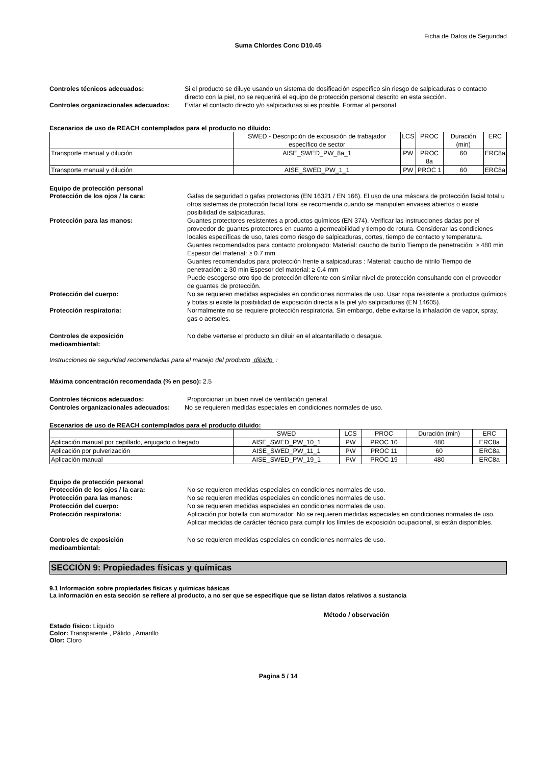Ficha de Datos de Seguridad
Suma Chlordes Conc D10.45
Controles técnicos adecuados: Si el producto se diluye usando un sistema de dosificación específico sin riesgo de salpicaduras o contacto directo con la piel, no se requerirá el equipo de protección personal descrito en esta sección.
Controles organizacionales adecuados:
Evitar el contacto directo y/o salpicaduras si es posible. Formar al personal.
Escenarios de uso de REACH contemplados para el producto no diluido:
| | SWED - Descripción de exposición de trabajador específico de sector | LCS | PROC | Duración (min) | ERC |
| --- | --- | --- | --- | --- | --- |
| Transporte manual y dilución | AISE_SWED_PW_8a_1 | PW | PROC 8a | 60 | ERC8a |
| Transporte manual y dilución | AISE_SWED_PW_1_1 | PW | PROC 1 | 60 | ERC8a |
Equipo de protección personal
Protección de los ojos / la cara: Gafas de seguridad o gafas protectoras (EN 16321 / EN 166). El uso de una máscara de protección facial total u otros sistemas de protección facial total se recomienda cuando se manipulen envases abiertos o existe posibilidad de salpicaduras.
Protección para las manos: Guantes protectores resistentes a productos químicos (EN 374). Verificar las instrucciones dadas por el proveedor de guantes protectores en cuanto a permeabilidad y tiempo de rotura. Considerar las condiciones locales específicas de uso, tales como riesgo de salpicaduras, cortes, tiempo de contacto y temperatura.
Guantes recomendados para contacto prolongado: Material: caucho de butilo Tiempo de penetración: ≥ 480 min Espesor del material: ≥ 0.7 mm
Guantes recomendados para protección frente a salpicaduras : Material: caucho de nitrilo Tiempo de penetración: ≥ 30 min Espesor del material: ≥ 0.4 mm
Puede escogerse otro tipo de protección diferente con similar nivel de protección consultando con el proveedor de guantes de protección.
Protección del cuerpo: No se requieren medidas especiales en condiciones normales de uso. Usar ropa resistente a productos químicos y botas si existe la posibilidad de exposición directa a la piel y/o salpicaduras (EN 14605).
Protección respiratoria: Normalmente no se requiere protección respiratoria. Sin embargo, debe evitarse la inhalación de vapor, spray, gas o aersoles.
Controles de exposición
medioambiental:
No debe verterse el producto sin diluir en el alcantarillado o desagüe.
Instrucciones de seguridad recomendadas para el manejo del producto diluido :
Máxima concentración recomendada (% en peso): 2.5
Controles técnicos adecuados: Proporcionar un buen nivel de ventilación general.
Controles organizacionales adecuados:
No se requieren medidas especiales en condiciones normales de uso.
Escenarios de uso de REACH contemplados para el producto diluido:
| | SWED | LCS | PROC | Duración (min) | ERC |
| --- | --- | --- | --- | --- | --- |
| Aplicación manual por cepillado, enjugado o fregado | AISE_SWED_PW_10_1 | PW | PROC 10 | 480 | ERC8a |
| Aplicación por pulverización | AISE_SWED_PW_11_1 | PW | PROC 11 | 60 | ERC8a |
| Aplicación manual | AISE_SWED_PW_19_1 | PW | PROC 19 | 480 | ERC8a |
Equipo de protección personal
Protección de los ojos / la cara: No se requieren medidas especiales en condiciones normales de uso.
Protección para las manos: No se requieren medidas especiales en condiciones normales de uso.
Protección del cuerpo: No se requieren medidas especiales en condiciones normales de uso.
Protección respiratoria: Aplicación por botella con atomizador: No se requieren medidas especiales en condiciones normales de uso. Aplicar medidas de carácter técnico para cumplir los límites de exposición ocupacional, si están disponibles.
Controles de exposición
medioambiental:
No se requieren medidas especiales en condiciones normales de uso.
SECCIÓN 9: Propiedades físicas y químicas
9.1 Información sobre propiedades físicas y químicas básicas
La información en esta sección se refiere al producto, a no ser que se especifique que se listan datos relativos a sustancia
Método / observación
Estado físico: Líquido
Color: Transparente , Pálido , Amarillo
Olor: Cloro
Pagina 5 / 14